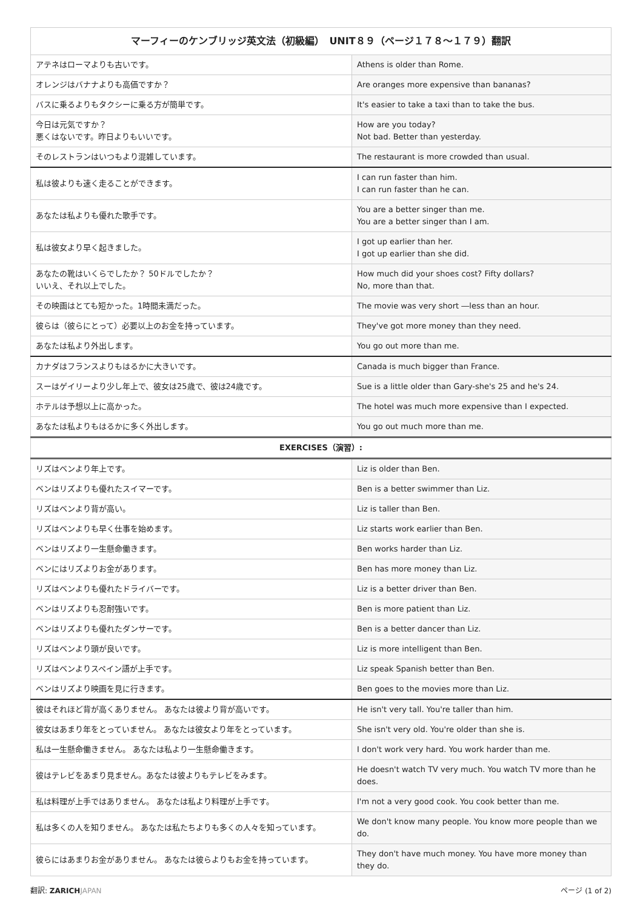| マーフィーのケンブリッジ英文法（初級編） UNIT８９（ページ１７８〜１７９）翻訳 | |
| --- | --- |
| アテネはローマよりも古いです。 | Athens is older than Rome. |
| オレンジはバナナよりも高価ですか？ | Are oranges more expensive than bananas? |
| バスに乗るよりもタクシーに乗る方が簡単です。 | It's easier to take a taxi than to take the bus. |
| 今日は元気ですか？ 悪くはないです。昨日よりもいいです。 | How are you today? Not bad. Better than yesterday. |
| そのレストランはいつもより混雑しています。 | The restaurant is more crowded than usual. |
| 私は彼よりも速く走ることができます。 | I can run faster than him. I can run faster than he can. |
| あなたは私よりも優れた歌手です。 | You are a better singer than me. You are a better singer than I am. |
| 私は彼女より早く起きました。 | I got up earlier than her. I got up earlier than she did. |
| あなたの靴はいくらでしたか？ 50ドルでしたか？ いいえ、それ以上でした。 | How much did your shoes cost? Fifty dollars? No, more than that. |
| その映画はとても短かった。1時間未満だった。 | The movie was very short ―less than an hour. |
| 彼らは（彼らにとって）必要以上のお金を持っています。 | They've got more money than they need. |
| あなたは私より外出します。 | You go out more than me. |
| カナダはフランスよりもはるかに大きいです。 | Canada is much bigger than France. |
| スーはゲイリーより少し年上で、彼女は25歳で、彼は24歳です。 | Sue is a little older than Gary-she's 25 and he's 24. |
| ホテルは予想以上に高かった。 | The hotel was much more expensive than I expected. |
| あなたは私よりもはるかに多く外出します。 | You go out much more than me. |
| EXERCISES（演習）: | |
| リズはベンより年上です。 | Liz is older than Ben. |
| ベンはリズよりも優れたスイマーです。 | Ben is a better swimmer than Liz. |
| リズはベンより背が高い。 | Liz is taller than Ben. |
| リズはベンよりも早く仕事を始めます。 | Liz starts work earlier than Ben. |
| ベンはリズより一生懸命働きます。 | Ben works harder than Liz. |
| ベンにはリズよりお金があります。 | Ben has more money than Liz. |
| リズはベンよりも優れたドライバーです。 | Liz is a better driver than Ben. |
| ベンはリズよりも忍耐強いです。 | Ben is more patient than Liz. |
| ベンはリズよりも優れたダンサーです。 | Ben is a better dancer than Liz. |
| リズはベンより頭が良いです。 | Liz is more intelligent than Ben. |
| リズはベンよりスペイン語が上手です。 | Liz speak Spanish better than Ben. |
| ベンはリズより映画を見に行きます。 | Ben goes to the movies more than Liz. |
| 彼はそれほど背が高くありません。 あなたは彼より背が高いです。 | He isn't very tall. You're taller than him. |
| 彼女はあまり年をとっていません。 あなたは彼女より年をとっています。 | She isn't very old. You're older than she is. |
| 私は一生懸命働きません。 あなたは私より一生懸命働きます。 | I don't work very hard. You work harder than me. |
| 彼はテレビをあまり見ません。あなたは彼よりもテレビをみます。 | He doesn't watch TV very much. You watch TV more than he does. |
| 私は料理が上手ではありません。 あなたは私より料理が上手です。 | I'm not a very good cook. You cook better than me. |
| 私は多くの人を知りません。 あなたは私たちよりも多くの人々を知っています。 | We don't know many people. You know more people than we do. |
| 彼らにはあまりお金がありません。 あなたは彼らよりもお金を持っています。 | They don't have much money. You have more money than they do. |
翻訳: ZARICH JAPAN ページ (1 of 2)